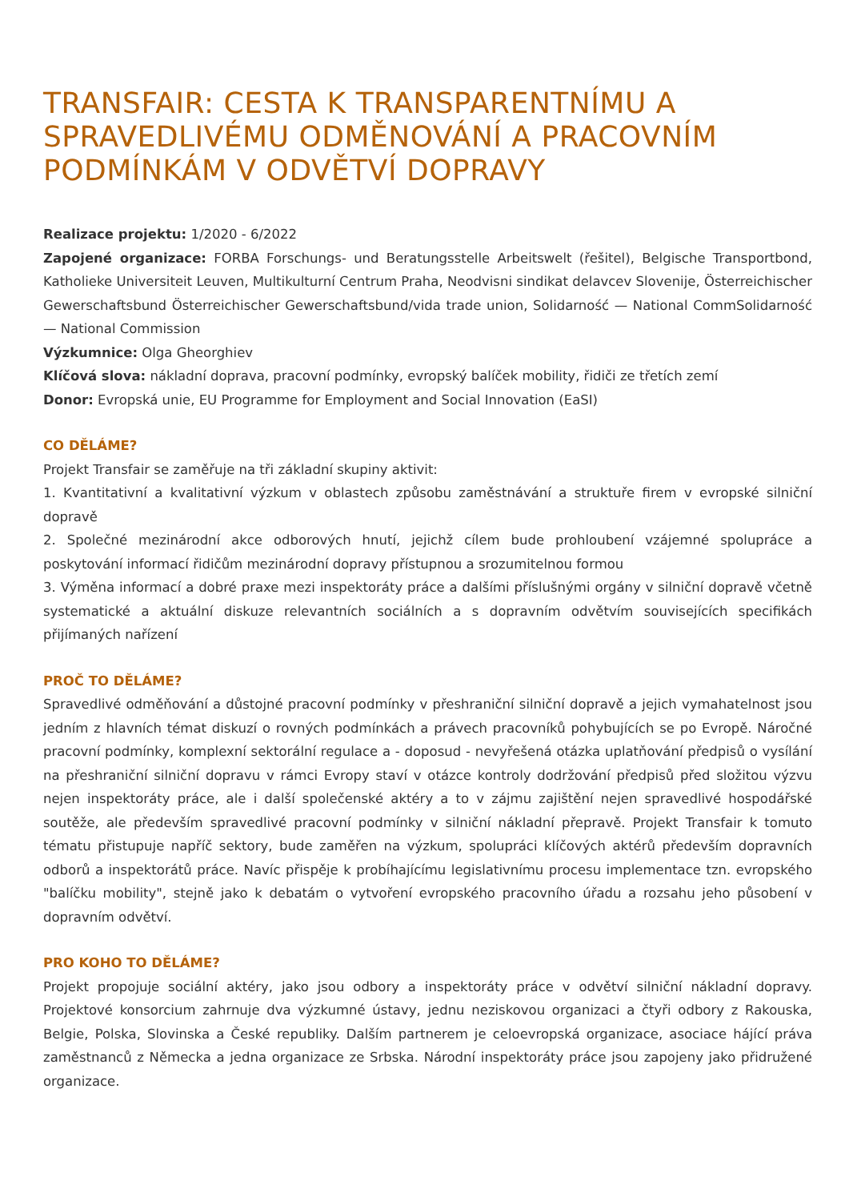TRANSFAIR: CESTA K TRANSPARENTNÍMU A SPRAVEDLIVÉMU ODMĚNOVÁNÍ A PRACOVNÍM PODMÍNKÁM V ODVĚTVÍ DOPRAVY
Realizace projektu: 1/2020 - 6/2022
Zapojené organizace: FORBA Forschungs- und Beratungsstelle Arbeitswelt (řešitel), Belgische Transportbond, Katholieke Universiteit Leuven, Multikulturní Centrum Praha, Neodvisni sindikat delavcev Slovenije, Österreichischer Gewerschaftsbund Österreichischer Gewerschaftsbund/vida trade union, Solidarność — National CommSolidarność — National Commission
Výzkumnice: Olga Gheorghiev
Klíčová slova: nákladní doprava, pracovní podmínky, evropský balíček mobility, řidiči ze třetích zemí
Donor: Evropská unie, EU Programme for Employment and Social Innovation (EaSI)
CO DĚLÁME?
Projekt Transfair se zaměřuje na tři základní skupiny aktivit:
1. Kvantitativní a kvalitativní výzkum v oblastech způsobu zaměstnávání a struktuře firem v evropské silniční dopravě
2. Společné mezinárodní akce odborových hnutí, jejichž cílem bude prohloubení vzájemné spolupráce a poskytování informací řidičům mezinárodní dopravy přístupnou a srozumitelnou formou
3. Výměna informací a dobré praxe mezi inspektoráty práce a dalšími příslušnými orgány v silniční dopravě včetně systematické a aktuální diskuze relevantních sociálních a s dopravním odvětvím souvisejících specifikách přijímaných nařízení
PROČ TO DĚLÁME?
Spravedlivé odměňování a důstojné pracovní podmínky v přeshraniční silniční dopravě a jejich vymahatelnost jsou jedním z hlavních témat diskuzí o rovných podmínkách a právech pracovníků pohybujících se po Evropě. Náročné pracovní podmínky, komplexní sektorální regulace a - doposud - nevyřešená otázka uplatňování předpisů o vysílání na přeshraniční silniční dopravu v rámci Evropy staví v otázce kontroly dodržování předpisů před složitou výzvu nejen inspektoráty práce, ale i další společenské aktéry a to v zájmu zajištění nejen spravedlivé hospodářské soutěže, ale především spravedlivé pracovní podmínky v silniční nákladní přepravě. Projekt Transfair k tomuto tématu přistupuje napříč sektory, bude zaměřen na výzkum, spolupráci klíčových aktérů především dopravních odborů a inspektorátů práce. Navíc přispěje k probíhajícímu legislativnímu procesu implementace tzn. evropského "balíčku mobility", stejně jako k debatám o vytvoření evropského pracovního úřadu a rozsahu jeho působení v dopravním odvětví.
PRO KOHO TO DĚLÁME?
Projekt propojuje sociální aktéry, jako jsou odbory a inspektoráty práce v odvětví silniční nákladní dopravy. Projektové konsorcium zahrnuje dva výzkumné ústavy, jednu neziskovou organizaci a čtyři odbory z Rakouska, Belgie, Polska, Slovinska a České republiky. Dalším partnerem je celoevropská organizace, asociace hájící práva zaměstnanců z Německa a jedna organizace ze Srbska. Národní inspektoráty práce jsou zapojeny jako přidružené organizace.